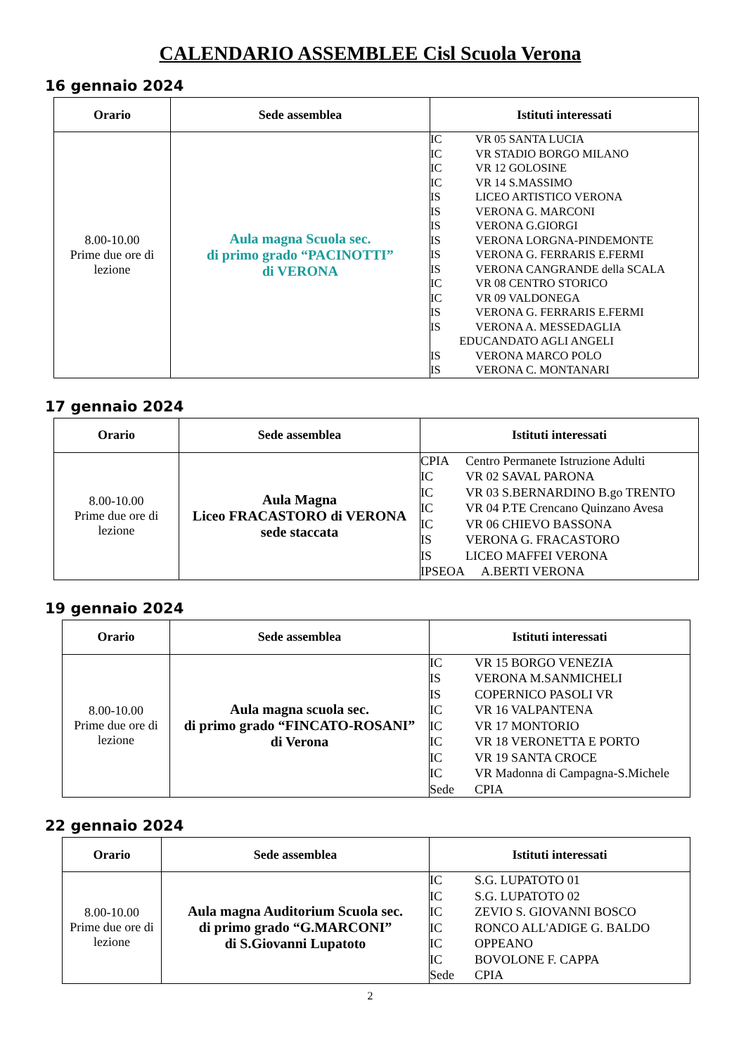CALENDARIO ASSEMBLEE Cisl Scuola Verona
16 gennaio 2024
| Orario | Sede assemblea | Istituti interessati |
| --- | --- | --- |
| 8.00-10.00 Prime due ore di lezione | Aula magna Scuola sec. di primo grado “PACINOTTI” di VERONA | IC VR 05 SANTA LUCIA IC VR STADIO BORGO MILANO IC VR 12 GOLOSINE IC VR 14 S.MASSIMO IS LICEO ARTISTICO VERONA IS VERONA G. MARCONI IS VERONA G.GIORGI IS VERONA LORGNA-PINDEMONTE IS VERONA G. FERRARIS E.FERMI IS VERONA CANGRANDE della SCALA IC VR 08 CENTRO STORICO IC VR 09 VALDONEGA IS VERONA G. FERRARIS E.FERMI IS VERONA A. MESSEDAGLIA EDUCANDATO AGLI ANGELI IS VERONA MARCO POLO IS VERONA C. MONTANARI |
17 gennaio 2024
| Orario | Sede assemblea | Istituti interessati |
| --- | --- | --- |
| 8.00-10.00 Prime due ore di lezione | Aula Magna Liceo FRACASTORO di VERONA sede staccata | CPIA Centro Permanete Istruzione Adulti IC VR 02 SAVAL PARONA IC VR 03 S.BERNARDINO B.go TRENTO IC VR 04 P.TE Crencano Quinzano Avesa IC VR 06 CHIEVO BASSONA IS VERONA G. FRACASTORO IS LICEO MAFFEI VERONA IPSEOA A.BERTI VERONA |
19 gennaio 2024
| Orario | Sede assemblea | Istituti interessati |
| --- | --- | --- |
| 8.00-10.00 Prime due ore di lezione | Aula magna scuola sec. di primo grado “FINCATO-ROSANI” di Verona | IC VR 15 BORGO VENEZIA IS VERONA M.SANMICHELI IS COPERNICO PASOLI VR IC VR 16 VALPANTENA IC VR 17 MONTORIO IC VR 18 VERONETTA E PORTO IC VR 19 SANTA CROCE IC VR Madonna di Campagna-S.Michele Sede CPIA |
22 gennaio 2024
| Orario | Sede assemblea | Istituti interessati |
| --- | --- | --- |
| 8.00-10.00 Prime due ore di lezione | Aula magna Auditorium Scuola sec. di primo grado “G.MARCONI” di S.Giovanni Lupatoto | IC S.G. LUPATOTO 01 IC S.G. LUPATOTO 02 IC ZEVIO S. GIOVANNI BOSCO IC RONCO ALL'ADIGE G. BALDO IC OPPEANO IC BOVOLONE F. CAPPA Sede CPIA |
2